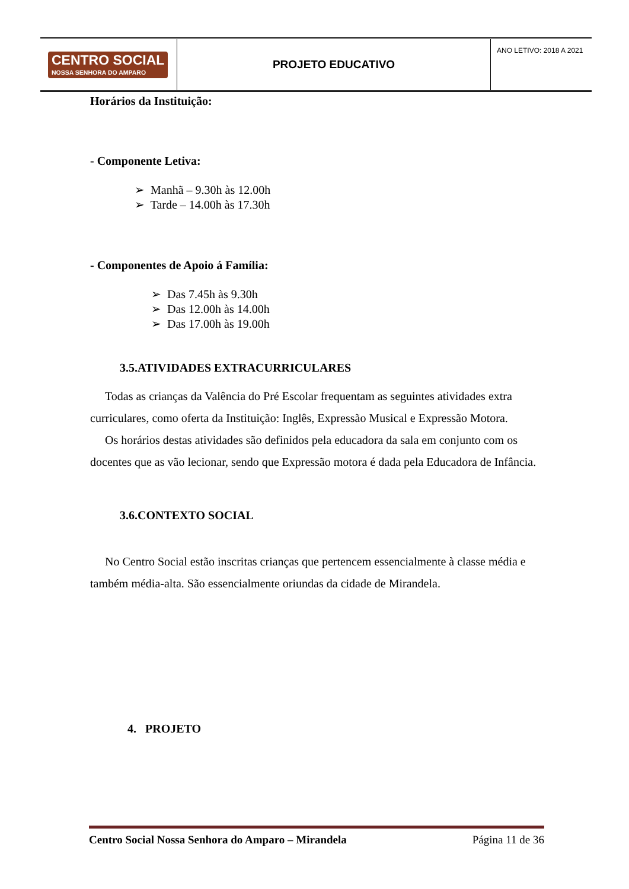| CENTRO SOCIAL NOSSA SENHORA DO AMPARO | PROJETO EDUCATIVO | ANO LETIVO: 2018 A 2021 |
Horários da Instituição:
- Componente Letiva:
➢ Manhã – 9.30h às 12.00h
➢ Tarde – 14.00h às 17.30h
- Componentes de Apoio á Família:
➢ Das 7.45h às 9.30h
➢ Das 12.00h às 14.00h
➢ Das 17.00h às 19.00h
3.5.ATIVIDADES EXTRACURRICULARES
Todas as crianças da Valência do Pré Escolar frequentam as seguintes atividades extra curriculares, como oferta da Instituição: Inglês, Expressão Musical e Expressão Motora.
Os horários destas atividades são definidos pela educadora da sala em conjunto com os docentes que as vão lecionar, sendo que Expressão motora é dada pela Educadora de Infância.
3.6.CONTEXTO SOCIAL
No Centro Social estão inscritas crianças que pertencem essencialmente à classe média e também média-alta. São essencialmente oriundas da cidade de Mirandela.
4. PROJETO
Centro Social Nossa Senhora do Amparo – Mirandela Página 11 de 36